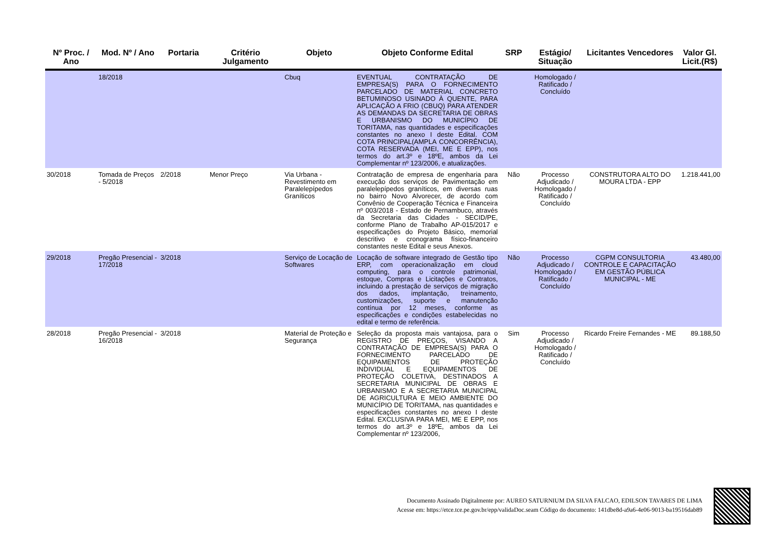| Nº Proc. / Ano | Mod. Nº / Ano | Portaria | Critério Julgamento | Objeto | Objeto Conforme Edital | SRP | Estágio/ Situação | Licitantes Vencedores | Valor Gl. Licit.(R$) |
| --- | --- | --- | --- | --- | --- | --- | --- | --- | --- |
| | 18/2018 | | | Cbuq | EVENTUAL CONTRATAÇÃO DE EMPRESA(S) PARA O FORNECIMENTO PARCELADO DE MATERIAL CONCRETO BETUMINOSO USINADO À QUENTE, PARA APLICAÇÃO A FRIO (CBUQ) PARA ATENDER AS DEMANDAS DA SECRETARIA DE OBRAS E URBANISMO DO MUNICÍPIO DE TORITAMA, nas quantidades e especificações constantes no anexo I deste Edital. COM COTA PRINCIPAL(AMPLA CONCORRÊNCIA), COTA RESERVADA (MEI, ME E EPP), nos termos do art.3º e 18ºE, ambos da Lei Complementar nº 123/2006, e atualizações. | | Homologado / Ratificado / Concluído | | |
| 30/2018 | Tomada de Preços - 5/2018 | 2/2018 | Menor Preço | Via Urbana - Revestimento em Paralelepípedos Graníticos | Contratação de empresa de engenharia para execução dos serviços de Pavimentação em paralelepípedos graníticos, em diversas ruas no bairro Novo Alvorecer, de acordo com Convênio de Cooperação Técnica e Financeira nº 003/2018 - Estado de Pernambuco, através da Secretaria das Cidades - SECID/PE, conforme Plano de Trabalho AP-015/2017 e especificações do Projeto Básico, memorial descritivo e cronograma físico-financeiro constantes neste Edital e seus Anexos. | Não | Processo Adjudicado / Homologado / Ratificado / Concluído | CONSTRUTORA ALTO DO MOURA LTDA - EPP | 1.218.441,00 |
| 29/2018 | Pregão Presencial - 17/2018 | 3/2018 | | Serviço de Locação de Softwares | Locação de software integrado de Gestão tipo ERP, com operacionalização em cloud computing, para o controle patrimonial, estoque, Compras e Licitações e Contratos, incluindo a prestação de serviços de migração dos dados, implantação, treinamento, customizações, suporte e manutenção contínua por 12 meses, conforme as especificações e condições estabelecidas no edital e termo de referência. | Não | Processo Adjudicado / Homologado / Ratificado / Concluído | CGPM CONSULTORIA CONTROLE E CAPACITAÇÃO EM GESTÃO PÚBLICA MUNICIPAL - ME | 43.480,00 |
| 28/2018 | Pregão Presencial - 16/2018 | 3/2018 | | Material de Proteção e Segurança | Seleção da proposta mais vantajosa, para o REGISTRO DE PREÇOS, VISANDO A CONTRATAÇÃO DE EMPRESA(S) PARA O FORNECIMENTO PARCELADO DE EQUIPAMENTOS DE PROTEÇÃO INDIVIDUAL E EQUIPAMENTOS DE PROTEÇÃO COLETIVA, DESTINADOS A SECRETARIA MUNICIPAL DE OBRAS E URBANISMO E A SECRETARIA MUNICIPAL DE AGRICULTURA E MEIO AMBIENTE DO MUNICÍPIO DE TORITAMA, nas quantidades e especificações constantes no anexo I deste Edital. EXCLUSIVA PARA MEI, ME E EPP, nos termos do art.3º e 18ºE, ambos da Lei Complementar nº 123/2006, | Sim | Processo Adjudicado / Homologado / Ratificado / Concluído | Ricardo Freire Fernandes - ME | 89.188,50 |
Documento Assinado Digitalmente por: AUREO SATURNIUM DA SILVA FALCAO, EDILSON TAVARES DE LIMA
Acesse em: https://etce.tce.pe.gov.br/epp/validaDoc.seam Código do documento: 141dbe8d-a9a6-4e06-9013-ba19516dab89